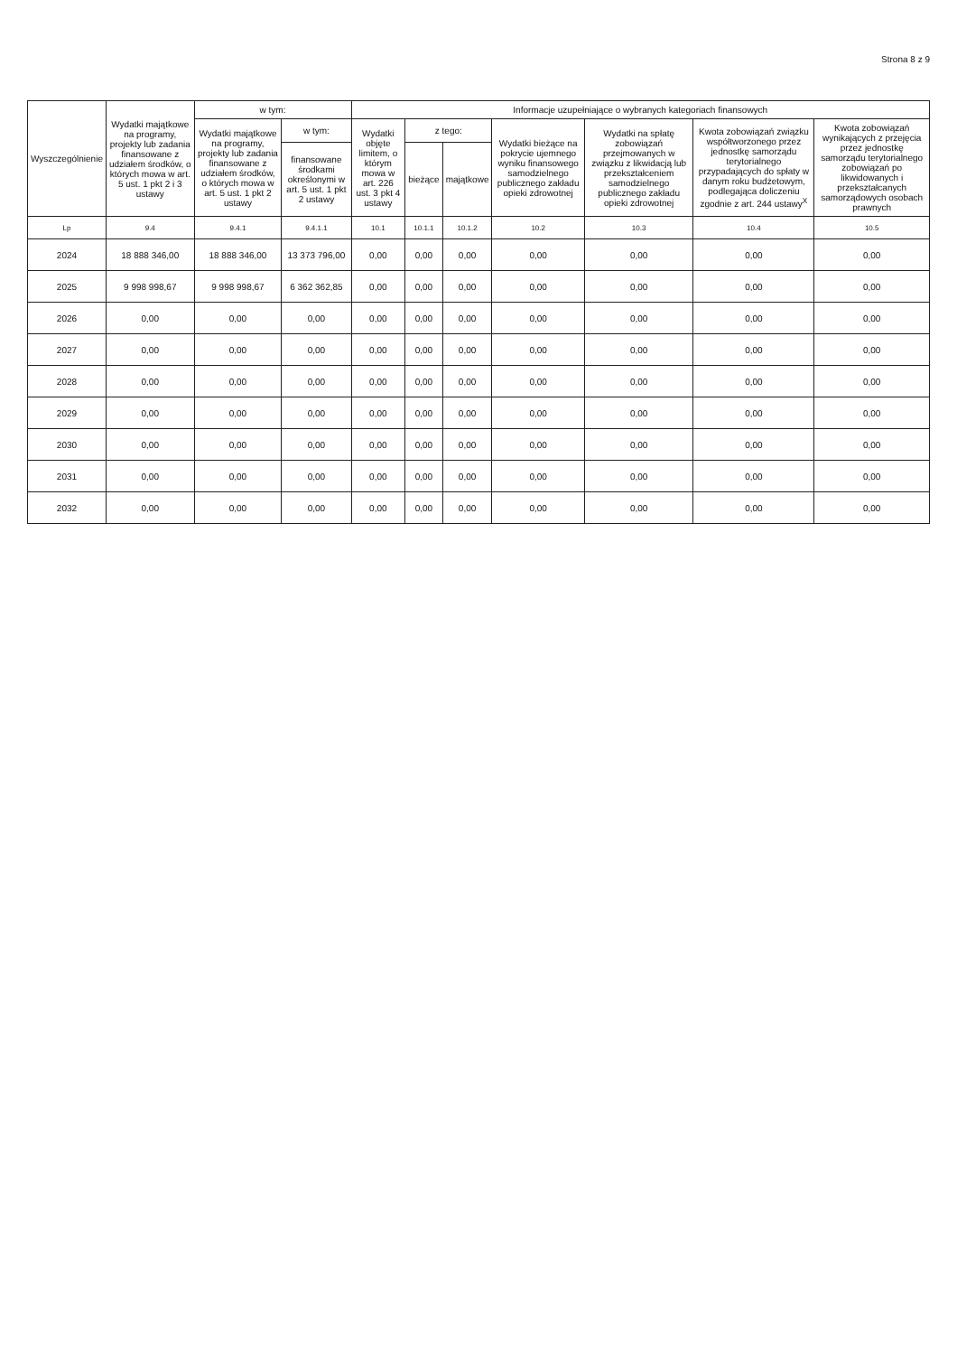Strona 8 z 9
| Wyszczególnienie | Wydatki majątkowe na programy, projekty lub zadania finansowane z udziałem środków, o których mowa w art. 5 ust. 1 pkt 2 i 3 ustawy | w tym: | | Informacje uzupełniające o wybranych kategoriach finansowych | | | | | | |
| --- | --- | --- | --- | --- | --- | --- | --- | --- | --- | --- |
| | | Wydatki majątkowe na programy, projekty lub zadania finansowane z udziałem środków, o których mowa w art. 5 ust. 1 pkt 2 ustawy | w tym: | Wydatki objęte limitem, o którym mowa w art. 226 ust. 3 pkt 4 ustawy | z tego: | | Wydatki bieżące na pokrycie ujemnego wyniku finansowego samodzielnego publicznego zakładu opieki zdrowotnej | Wydatki na spłatę zobowiązań przejmowanych w związku z likwidacją lub przekształceniem samodzielnego publicznego zakładu opieki zdrowotnej | Kwota zobowiązań związku współtworzonego przez jednostkę samorządu terytorialnego przypadających do spłaty w danym roku budżetowym, podlegająca doliczeniu zgodnie z art. 244 ustawy<sup>X</sup> | Kwota zobowiązań wynikających z przejęcia przez jednostkę samorządu terytorialnego zobowiązań po likwidowanych i przekształcanych samorządowych osobach prawnych |
| | | | finansowane środkami określonymi w art. 5 ust. 1 pkt 2 ustawy | | bieżące | majątkowe | | | | |
| Lp | 9.4 | 9.4.1 | 9.4.1.1 | 10.1 | 10.1.1 | 10.1.2 | 10.2 | 10.3 | 10.4 | 10.5 |
| 2024 | 18 888 346,00 | 18 888 346,00 | 13 373 796,00 | 0,00 | 0,00 | 0,00 | 0,00 | 0,00 | 0,00 | 0,00 |
| 2025 | 9 998 998,67 | 9 998 998,67 | 6 362 362,85 | 0,00 | 0,00 | 0,00 | 0,00 | 0,00 | 0,00 | 0,00 |
| 2026 | 0,00 | 0,00 | 0,00 | 0,00 | 0,00 | 0,00 | 0,00 | 0,00 | 0,00 | 0,00 |
| 2027 | 0,00 | 0,00 | 0,00 | 0,00 | 0,00 | 0,00 | 0,00 | 0,00 | 0,00 | 0,00 |
| 2028 | 0,00 | 0,00 | 0,00 | 0,00 | 0,00 | 0,00 | 0,00 | 0,00 | 0,00 | 0,00 |
| 2029 | 0,00 | 0,00 | 0,00 | 0,00 | 0,00 | 0,00 | 0,00 | 0,00 | 0,00 | 0,00 |
| 2030 | 0,00 | 0,00 | 0,00 | 0,00 | 0,00 | 0,00 | 0,00 | 0,00 | 0,00 | 0,00 |
| 2031 | 0,00 | 0,00 | 0,00 | 0,00 | 0,00 | 0,00 | 0,00 | 0,00 | 0,00 | 0,00 |
| 2032 | 0,00 | 0,00 | 0,00 | 0,00 | 0,00 | 0,00 | 0,00 | 0,00 | 0,00 | 0,00 |